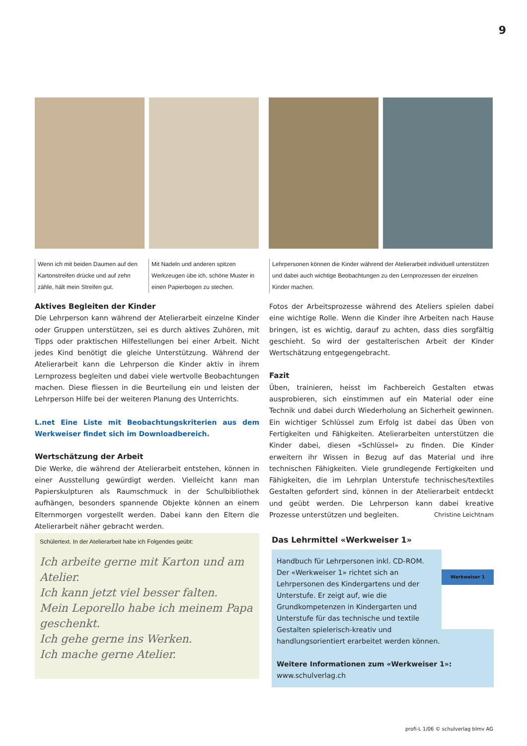9
Wenn ich mit beiden Daumen auf den Kartonstreifen drücke und auf zehn zähle, hält mein Streifen gut.
Mit Nadeln und anderen spitzen Werkzeugen übe ich, schöne Muster in einen Papierbogen zu stechen.
Lehrpersonen können die Kinder während der Atelierarbeit individuell unterstützen und dabei auch wichtige Beobachtungen zu den Lernprozessen der einzelnen Kinder machen.
Aktives Begleiten der Kinder
Die Lehrperson kann während der Atelierarbeit einzelne Kinder oder Gruppen unterstützen, sei es durch aktives Zuhören, mit Tipps oder praktischen Hilfestellungen bei einer Arbeit. Nicht jedes Kind benötigt die gleiche Unterstützung. Während der Atelierarbeit kann die Lehrperson die Kinder aktiv in ihrem Lernprozess begleiten und dabei viele wertvolle Beobachtungen machen. Diese fliessen in die Beurteilung ein und leisten der Lehrperson Hilfe bei der weiteren Planung des Unterrichts.
L.net Eine Liste mit Beobachtungskriterien aus dem Werkweiser findet sich im Downloadbereich.
Wertschätzung der Arbeit
Die Werke, die während der Atelierarbeit entstehen, können in einer Ausstellung gewürdigt werden. Vielleicht kann man Papierskulpturen als Raumschmuck in der Schulbibliothek aufhängen, besonders spannende Objekte können an einem Elternmorgen vorgestellt werden. Dabei kann den Eltern die Atelierarbeit näher gebracht werden.
Fotos der Arbeitsprozesse während des Ateliers spielen dabei eine wichtige Rolle. Wenn die Kinder ihre Arbeiten nach Hause bringen, ist es wichtig, darauf zu achten, dass dies sorgfältig geschieht. So wird der gestalterischen Arbeit der Kinder Wertschätzung entgegengebracht.
Fazit
Üben, trainieren, heisst im Fachbereich Gestalten etwas ausprobieren, sich einstimmen auf ein Material oder eine Technik und dabei durch Wiederholung an Sicherheit gewinnen. Ein wichtiger Schlüssel zum Erfolg ist dabei das Üben von Fertigkeiten und Fähigkeiten. Atelierarbeiten unterstützen die Kinder dabei, diesen «Schlüssel» zu finden. Die Kinder erweitern ihr Wissen in Bezug auf das Material und ihre technischen Fähigkeiten. Viele grundlegende Fertigkeiten und Fähigkeiten, die im Lehrplan Unterstufe technisches/textiles Gestalten gefordert sind, können in der Atelierarbeit entdeckt und geübt werden. Die Lehrperson kann dabei kreative Prozesse unterstützen und begleiten. Christine Leichtnam
Schülertext. In der Atelierarbeit habe ich Folgendes geübt:
Ich arbeite gerne mit Karton und am Atelier.
Ich kann jetzt viel besser falten.
Mein Leporello habe ich meinem Papa geschenkt.
Ich gehe gerne ins Werken.
Ich mache gerne Atelier.
Das Lehrmittel «Werkweiser 1»
Werkweiser 1
Handbuch für Lehrpersonen inkl. CD-ROM. Der «Werkweiser 1» richtet sich an Lehrpersonen des Kindergartens und der Unterstufe. Er zeigt auf, wie die Grundkompetenzen in Kindergarten und Unterstufe für das technische und textile Gestalten spielerisch-kreativ und handlungsorientiert erarbeitet werden können.
Weitere Informationen zum «Werkweiser 1»:
www.schulverlag.ch
profi-L 1/06 © schulverlag blmv AG